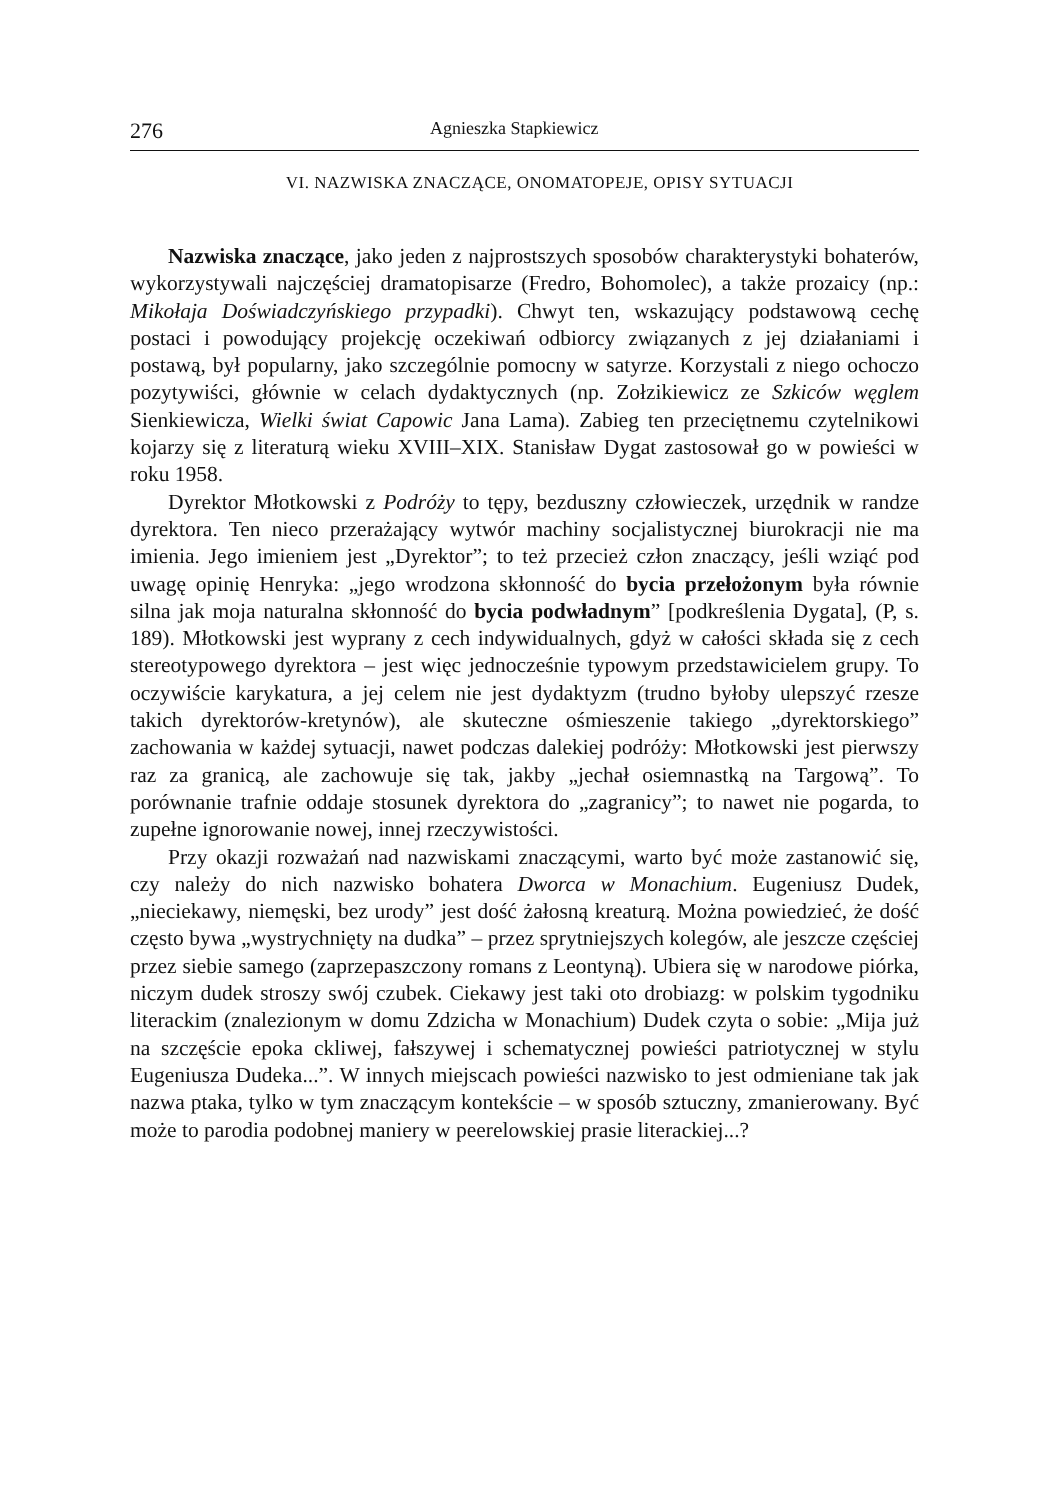276 Agnieszka Stapkiewicz
VI. NAZWISKA ZNACZĄCE, ONOMATOPEJE, OPISY SYTUACJI
Nazwiska znaczące, jako jeden z najprostszych sposobów charakterystyki bohaterów, wykorzystywali najczęściej dramatopisarze (Fredro, Bohomolec), a także prozaicy (np.: Mikołaja Doświadczyńskiego przypadki). Chwyt ten, wskazujący podstawową cechę postaci i powodujący projekcję oczekiwań odbiorcy związanych z jej działaniami i postawą, był popularny, jako szczególnie pomocny w satyrze. Korzystali z niego ochoczo pozytywiści, głównie w celach dydaktycznych (np. Zołzikiewicz ze Szkiców węglem Sienkiewicza, Wielki świat Capowic Jana Lama). Zabieg ten przeciętnemu czytelnikowi kojarzy się z literaturą wieku XVIII–XIX. Stanisław Dygat zastosował go w powieści w roku 1958.
Dyrektor Młotkowski z Podróży to tępy, bezduszny człowieczek, urzędnik w randze dyrektora. Ten nieco przerażający wytwór machiny socjalistycznej biurokracji nie ma imienia. Jego imieniem jest „Dyrektor”; to też przecież człon znaczący, jeśli wziąć pod uwagę opinię Henryka: „jego wrodzona skłonność do bycia przełożonym była równie silna jak moja naturalna skłonność do bycia podwładnym” [podkreślenia Dygata], (P, s. 189). Młotkowski jest wyprany z cech indywidualnych, gdyż w całości składa się z cech stereotypowego dyrektora – jest więc jednocześnie typowym przedstawicielem grupy. To oczywiście karykatura, a jej celem nie jest dydaktyzm (trudno byłoby ulepszyć rzesze takich dyrektorów-kretynów), ale skuteczne ośmieszenie takiego „dyrektorskiego” zachowania w każdej sytuacji, nawet podczas dalekiej podróży: Młotkowski jest pierwszy raz za granicą, ale zachowuje się tak, jakby „jechał osiemnastką na Targową”. To porównanie trafnie oddaje stosunek dyrektora do „zagranicy”; to nawet nie pogarda, to zupełne ignorowanie nowej, innej rzeczywistości.
Przy okazji rozważań nad nazwiskami znaczącymi, warto być może zastanowić się, czy należy do nich nazwisko bohatera Dworca w Monachium. Eugeniusz Dudek, „nieciekawy, niemęski, bez urody” jest dość żałosną kreaturą. Można powiedzieć, że dość często bywa „wystrychnięty na dudka” – przez sprytniejszych kolegów, ale jeszcze częściej przez siebie samego (zaprzepaszczony romans z Leontyną). Ubiera się w narodowe piórka, niczym dudek stroszy swój czubek. Ciekawy jest taki oto drobiazg: w polskim tygodniku literackim (znalezionym w domu Zdzicha w Monachium) Dudek czyta o sobie: „Mija już na szczęście epoka ckliwej, fałszywej i schematycznej powieści patriotycznej w stylu Eugeniusza Dudeka...”. W innych miejscach powieści nazwisko to jest odmieniane tak jak nazwa ptaka, tylko w tym znaczącym kontekście – w sposób sztuczny, zmanierowany. Być może to parodia podobnej maniery w peerelowskiej prasie literackiej...?